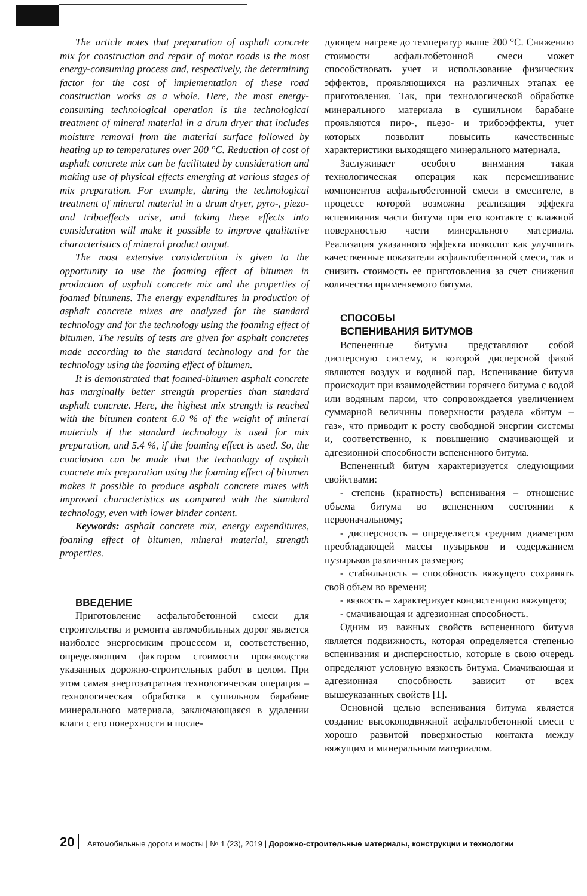The article notes that preparation of asphalt concrete mix for construction and repair of motor roads is the most energy-consuming process and, respectively, the determining factor for the cost of implementation of these road construction works as a whole. Here, the most energy-consuming technological operation is the technological treatment of mineral material in a drum dryer that includes moisture removal from the material surface followed by heating up to temperatures over 200 °C. Reduction of cost of asphalt concrete mix can be facilitated by consideration and making use of physical effects emerging at various stages of mix preparation. For example, during the technological treatment of mineral material in a drum dryer, pyro-, piezo- and triboeffects arise, and taking these effects into consideration will make it possible to improve qualitative characteristics of mineral product output.
The most extensive consideration is given to the opportunity to use the foaming effect of bitumen in production of asphalt concrete mix and the properties of foamed bitumens. The energy expenditures in production of asphalt concrete mixes are analyzed for the standard technology and for the technology using the foaming effect of bitumen. The results of tests are given for asphalt concretes made according to the standard technology and for the technology using the foaming effect of bitumen.
It is demonstrated that foamed-bitumen asphalt concrete has marginally better strength properties than standard asphalt concrete. Here, the highest mix strength is reached with the bitumen content 6.0 % of the weight of mineral materials if the standard technology is used for mix preparation, and 5.4 %, if the foaming effect is used. So, the conclusion can be made that the technology of asphalt concrete mix preparation using the foaming effect of bitumen makes it possible to produce asphalt concrete mixes with improved characteristics as compared with the standard technology, even with lower binder content.
Keywords: asphalt concrete mix, energy expenditures, foaming effect of bitumen, mineral material, strength properties.
ВВЕДЕНИЕ
Приготовление асфальтобетонной смеси для строительства и ремонта автомобильных дорог является наиболее энергоемким процессом и, соответственно, определяющим фактором стоимости производства указанных дорожно-строительных работ в целом. При этом самая энергозатратная технологическая операция – технологическая обработка в сушильном барабане минерального материала, заключающаяся в удалении влаги с его поверхности и после-
дующем нагреве до температур выше 200 °С. Снижению стоимости асфальтобетонной смеси может способствовать учет и использование физических эффектов, проявляющихся на различных этапах ее приготовления. Так, при технологической обработке минерального материала в сушильном барабане проявляются пиро-, пьезо- и трибоэффекты, учет которых позволит повысить качественные характеристики выходящего минерального материала.
Заслуживает особого внимания такая технологическая операция как перемешивание компонентов асфальтобетонной смеси в смесителе, в процессе которой возможна реализация эффекта вспенивания части битума при его контакте с влажной поверхностью части минерального материала. Реализация указанного эффекта позволит как улучшить качественные показатели асфальтобетонной смеси, так и снизить стоимость ее приготовления за счет снижения количества применяемого битума.
СПОСОБЫ
ВСПЕНИВАНИЯ БИТУМОВ
Вспененные битумы представляют собой дисперсную систему, в которой дисперсной фазой являются воздух и водяной пар. Вспенивание битума происходит при взаимодействии горячего битума с водой или водяным паром, что сопровождается увеличением суммарной величины поверхности раздела «битум – газ», что приводит к росту свободной энергии системы и, соответственно, к повышению смачивающей и адгезионной способности вспененного битума.
Вспененный битум характеризуется следующими свойствами:
- степень (кратность) вспенивания – отношение объема битума во вспененном состоянии к первоначальному;
- дисперсность – определяется средним диаметром преобладающей массы пузырьков и содержанием пузырьков различных размеров;
- стабильность – способность вяжущего сохранять свой объем во времени;
- вязкость – характеризует консистенцию вяжущего;
- смачивающая и адгезионная способность.
Одним из важных свойств вспененного битума является подвижность, которая определяется степенью вспенивания и дисперсностью, которые в свою очередь определяют условную вязкость битума. Смачивающая и адгезионная способность зависит от всех вышеуказанных свойств [1].
Основной целью вспенивания битума является создание высокоподвижной асфальтобетонной смеси с хорошо развитой поверхностью контакта между вяжущим и минеральным материалом.
20 Автомобильные дороги и мосты | № 1 (23), 2019 | Дорожно-строительные материалы, конструкции и технологии